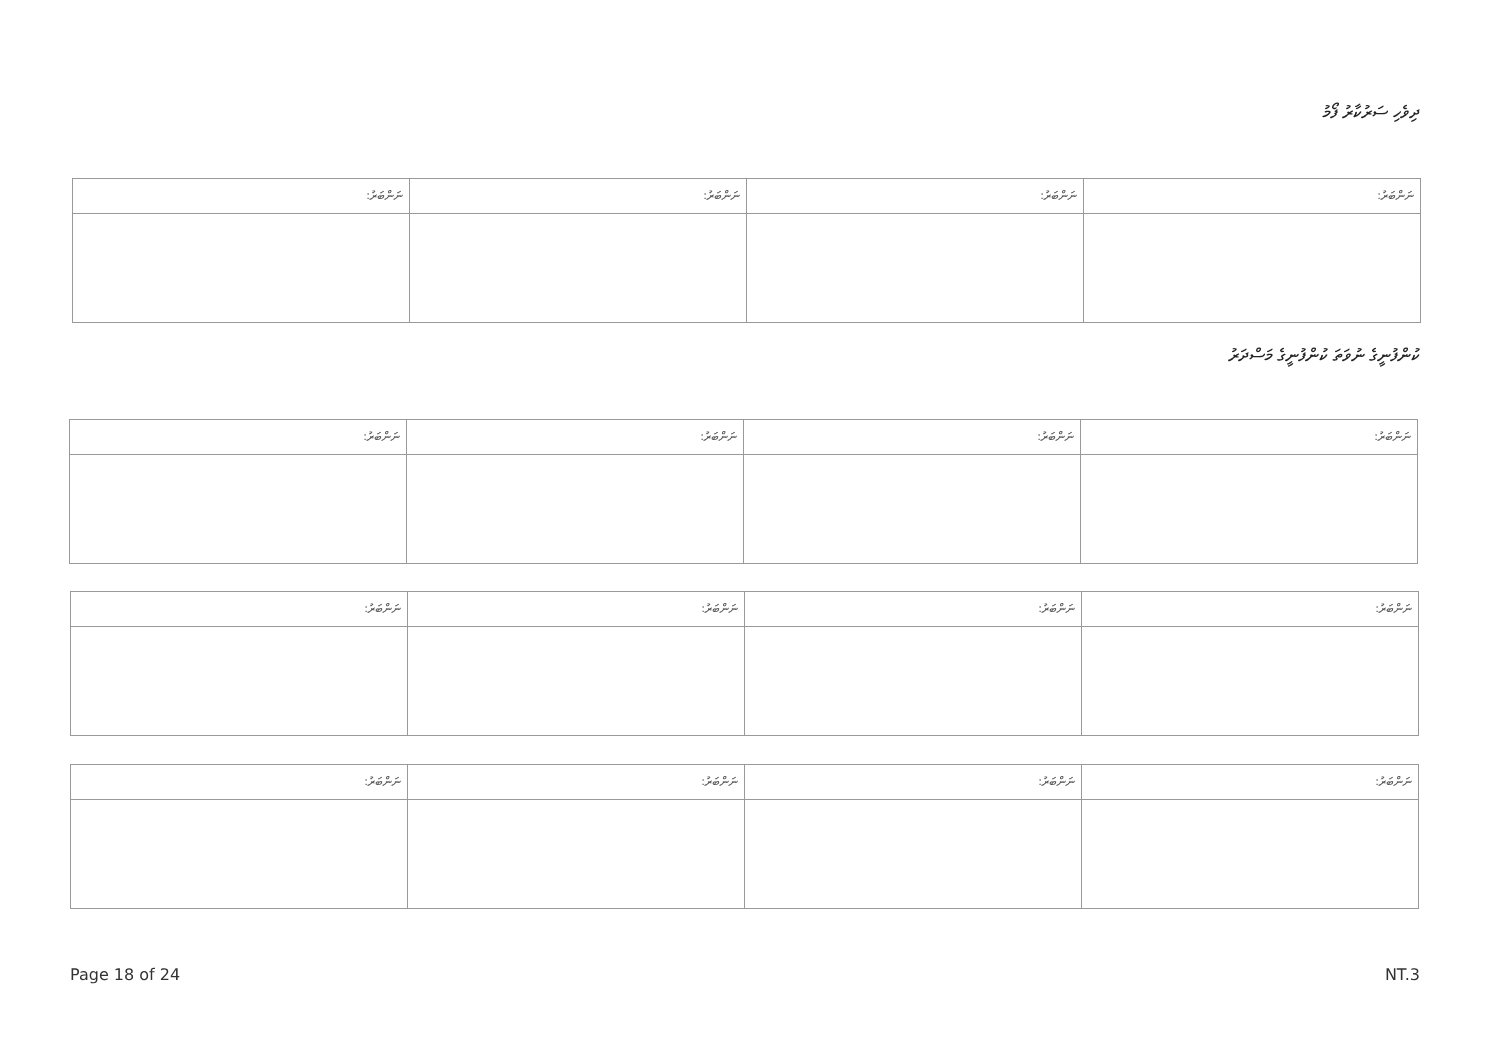ދިވެހި ސަރުކާރު ފޯމު
| ނަންބަރު: | ނަންބަރު: | ނަންބަރު: | ނަންބަރު: |
| --- | --- | --- | --- |
ކުންފުނީގެ ނުވަތަ ކުންފުނީގެ މަސްދަރު
| ނަންބަރު: | ނަންބަރު: | ނަންބަރު: | ނަންބަރު: |
| --- | --- | --- | --- |
| ނަންބަރު: | ނަންބަރު: | ނަންބަރު: | ނަންބަރު: |
| --- | --- | --- | --- |
| ނަންބަރު: | ނަންބަރު: | ނަންބަރު: | ނަންބަރު: |
| --- | --- | --- | --- |
Page 18 of 24 NT.3